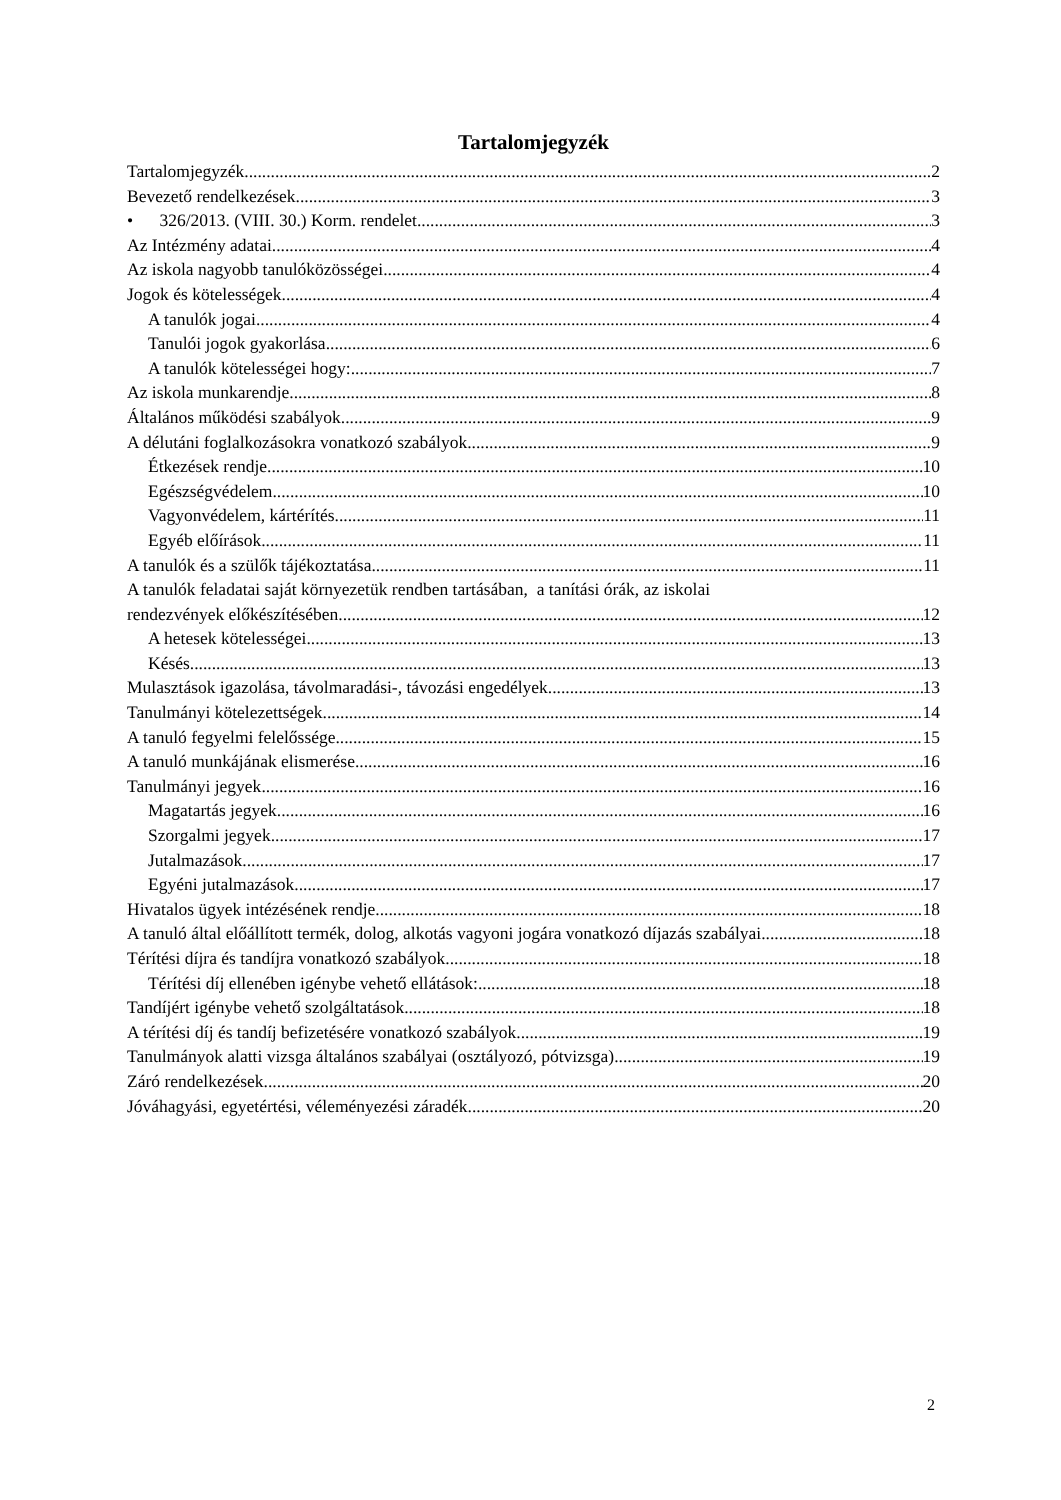Tartalomjegyzék
Tartalomjegyzék 2
Bevezető rendelkezések 3
• 326/2013. (VIII. 30.) Korm. rendelet 3
Az Intézmény adatai 4
Az iskola nagyobb tanulóközösségei 4
Jogok és kötelességek 4
A tanulók jogai 4
Tanulói jogok gyakorlása 6
A tanulók kötelességei hogy: 7
Az iskola munkarendje 8
Általános működési szabályok 9
A délutáni foglalkozásokra vonatkozó szabályok 9
Étkezések rendje 10
Egészségvédelem 10
Vagyonvédelem, kártérítés 11
Egyéb előírások 11
A tanulók és a szülők tájékoztatása 11
A tanulók feladatai saját környezetük rendben tartásában, a tanítási órák, az iskolai
rendezvények előkészítésében 12
A hetesek kötelességei 13
Késés 13
Mulasztások igazolása, távolmaradási-, távozási engedélyek 13
Tanulmányi kötelezettségek 14
A tanuló fegyelmi felelőssége 15
A tanuló munkájának elismerése 16
Tanulmányi jegyek 16
Magatartás jegyek 16
Szorgalmi jegyek 17
Jutalmazások 17
Egyéni jutalmazások 17
Hivatalos ügyek intézésének rendje 18
A tanuló által előállított termék, dolog, alkotás vagyoni jogára vonatkozó díjazás szabályai 18
Térítési díjra és tandíjra vonatkozó szabályok 18
Térítési díj ellenében igénybe vehető ellátások: 18
Tandíjért igénybe vehető szolgáltatások 18
A térítési díj és tandíj befizetésére vonatkozó szabályok 19
Tanulmányok alatti vizsga általános szabályai (osztályozó, pótvizsga) 19
Záró rendelkezések 20
Jóváhagyási, egyetértési, véleményezési záradék 20
2